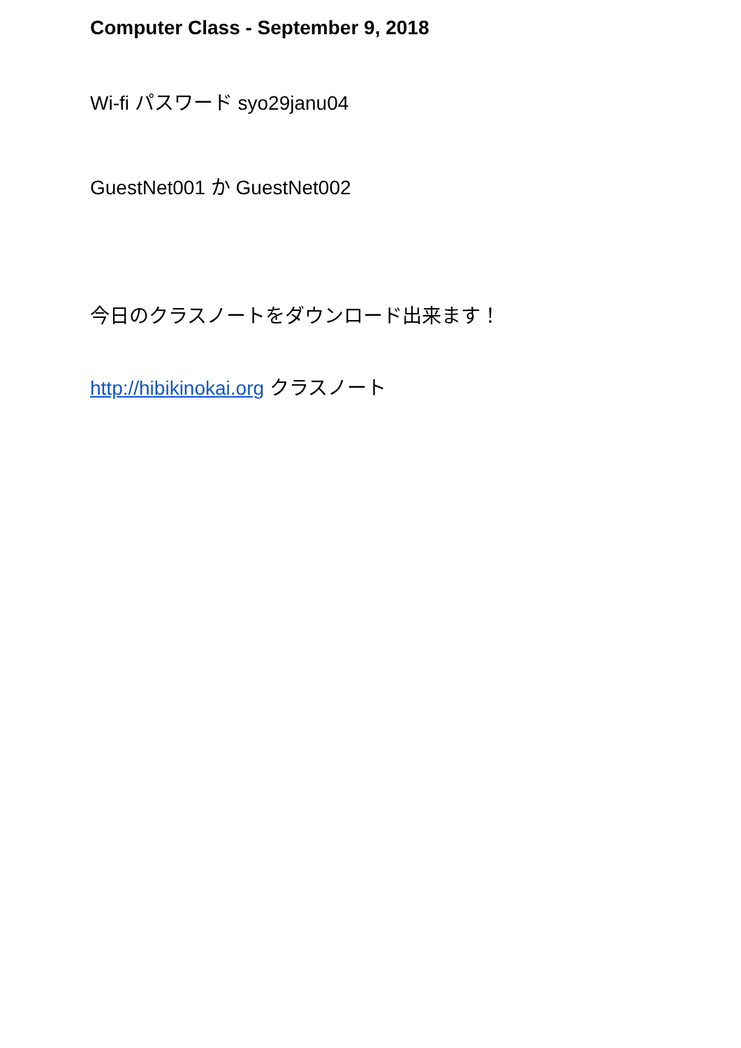Computer Class - September 9, 2018
Wi-fi パスワード syo29janu04
GuestNet001 か GuestNet002
今日のクラスノートをダウンロード出来ます！
http://hibikinokai.org クラスノート